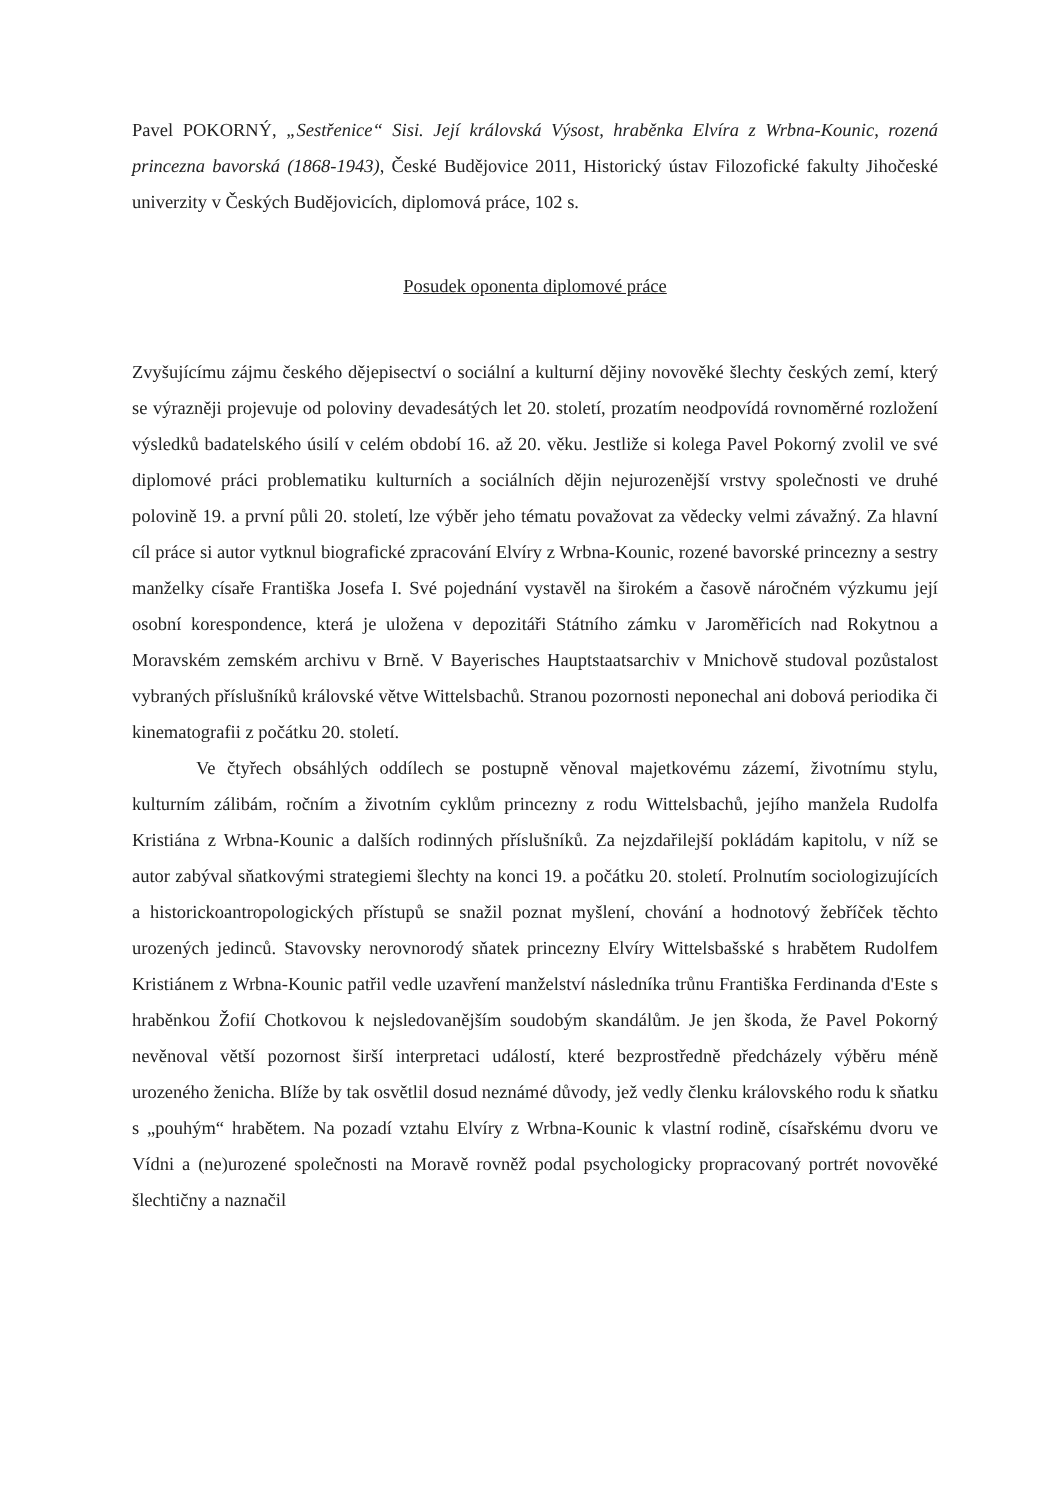Pavel POKORNÝ, „Sestřenice“ Sisi. Její královská Výsost, hraběnka Elvíra z Wrbna-Kounic, rozená princezna bavorská (1868-1943), České Budějovice 2011, Historický ústav Filozofické fakulty Jihočeské univerzity v Českých Budějovicích, diplomová práce, 102 s.
Posudek oponenta diplomové práce
Zvyšujícímu zájmu českého dějepisectví o sociální a kulturní dějiny novověké šlechty českých zemí, který se výrazněji projevuje od poloviny devadesátých let 20. století, prozatím neodpovídá rovnoměrné rozložení výsledků badatelského úsilí v celém období 16. až 20. věku. Jestliže si kolega Pavel Pokorný zvolil ve své diplomové práci problematiku kulturních a sociálních dějin nejurozenější vrstvy společnosti ve druhé polovině 19. a první půli 20. století, lze výběr jeho tématu považovat za vědecky velmi závažný. Za hlavní cíl práce si autor vytknul biografické zpracování Elvíry z Wrbna-Kounic, rozené bavorské princezny a sestry manželky císaře Františka Josefa I. Své pojednání vystavěl na širokém a časově náročném výzkumu její osobní korespondence, která je uložena v depozitáři Státního zámku v Jaroměřicích nad Rokytnou a Moravském zemském archivu v Brně. V Bayerisches Hauptstaatsarchiv v Mnichově studoval pozůstalost vybraných příslušníků královské větve Wittelsbachů. Stranou pozornosti neponechal ani dobová periodika či kinematografii z počátku 20. století.
Ve čtyřech obsáhlých oddílech se postupně věnoval majetkovému zázemí, životnímu stylu, kulturním zálibám, ročním a životním cyklům princezny z rodu Wittelsbachů, jejího manžela Rudolfa Kristiána z Wrbna-Kounic a dalších rodinných příslušníků. Za nejzdařilejší pokládám kapitolu, v níž se autor zabýval sňatkovými strategiemi šlechty na konci 19. a počátku 20. století. Prolnutím sociologizujících a historickoantropologických přístupů se snažil poznat myšlení, chování a hodnotový žebříček těchto urozených jedinců. Stavovsky nerovnorodý sňatek princezny Elvíry Wittelsbašské s hrabětem Rudolfem Kristiánem z Wrbna-Kounic patřil vedle uzavření manželství následníka trůnu Františka Ferdinanda d'Este s hraběnkou Žofií Chotkovou k nejsledovanějším soudobým skandálům. Je jen škoda, že Pavel Pokorný nevěnoval větší pozornost širší interpretaci událostí, které bezprostředně předcházely výběru méně urozeného ženicha. Blíže by tak osvětlil dosud neznámé důvody, jež vedly členku královského rodu k sňatku s „pouhým“ hrabětem. Na pozadí vztahu Elvíry z Wrbna-Kounic k vlastní rodině, císařskému dvoru ve Vídni a (ne)urozené společnosti na Moravě rovněž podal psychologicky propracovaný portrét novověké šlechtičny a naznačil